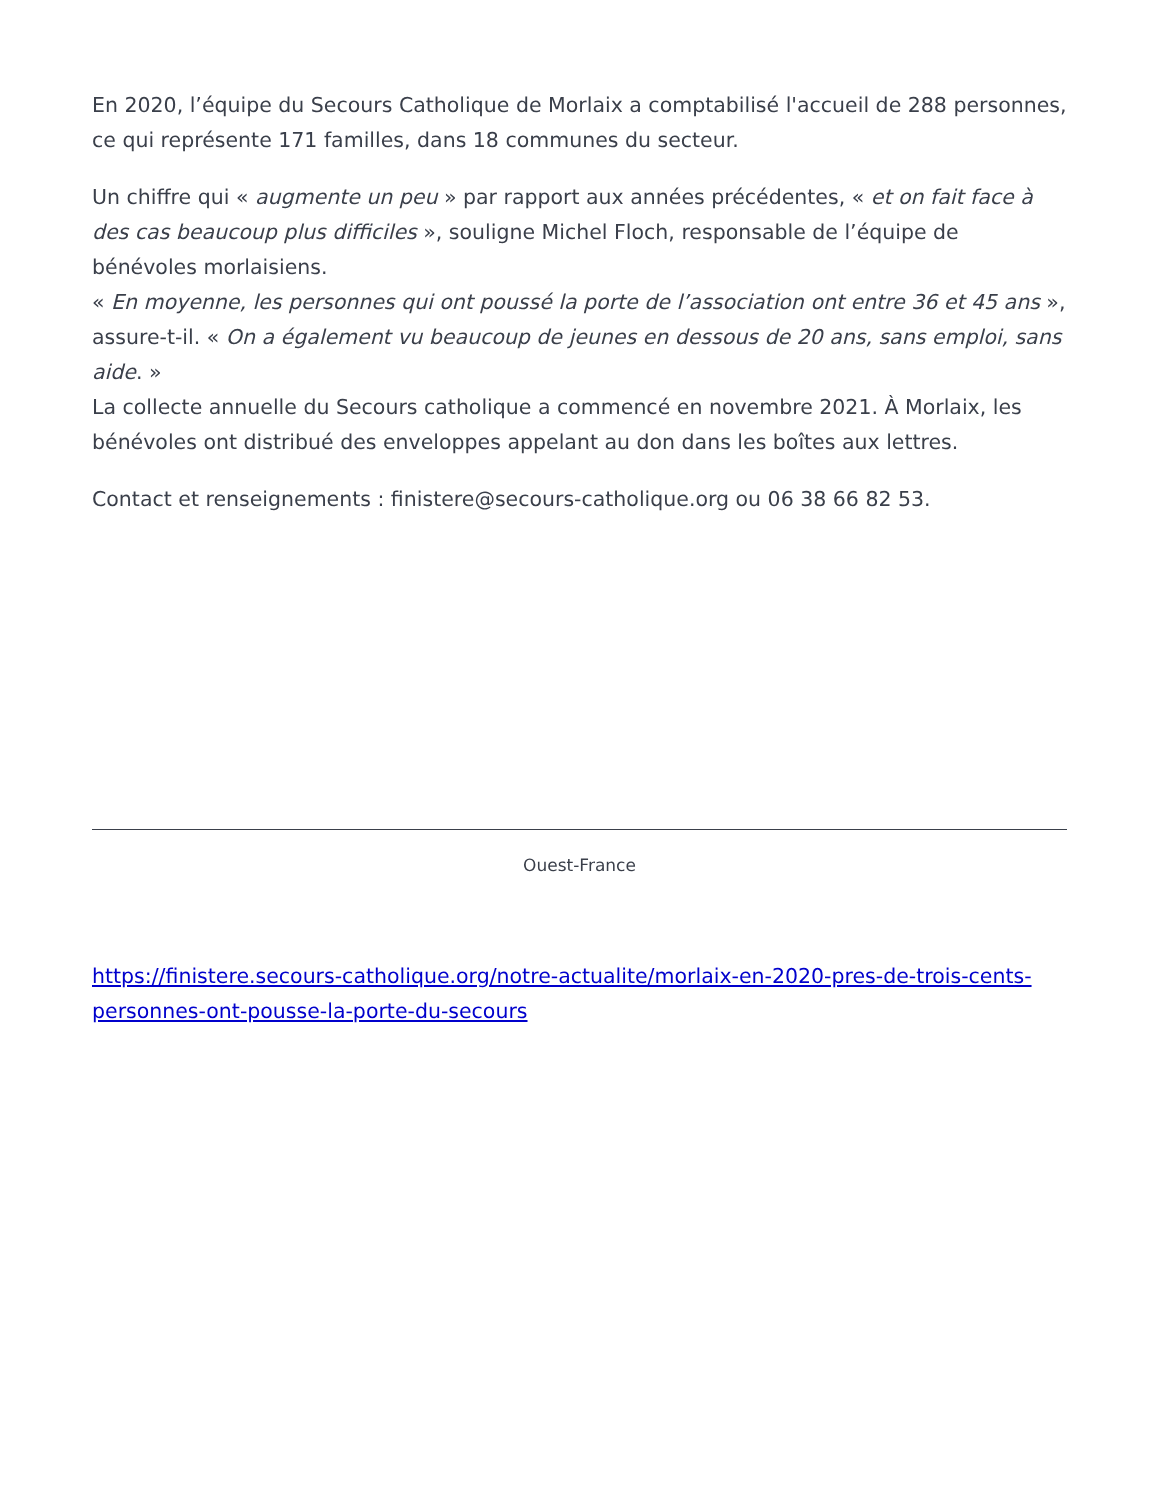En 2020, l’équipe du Secours Catholique de Morlaix a comptabilisé l'accueil de 288 personnes, ce qui représente 171 familles, dans 18 communes du secteur.
Un chiffre qui « augmente un peu » par rapport aux années précédentes, « et on fait face à des cas beaucoup plus difficiles », souligne Michel Floch, responsable de l’équipe de bénévoles morlaisiens.
« En moyenne, les personnes qui ont poussé la porte de l’association ont entre 36 et 45 ans », assure-t-il. « On a également vu beaucoup de jeunes en dessous de 20 ans, sans emploi, sans aide. »
La collecte annuelle du Secours catholique a commencé en novembre 2021. À Morlaix, les bénévoles ont distribué des enveloppes appelant au don dans les boîtes aux lettres.
Contact et renseignements : finistere@secours-catholique.org ou 06 38 66 82 53.
Ouest-France
https://finistere.secours-catholique.org/notre-actualite/morlaix-en-2020-pres-de-trois-cents-personnes-ont-pousse-la-porte-du-secours